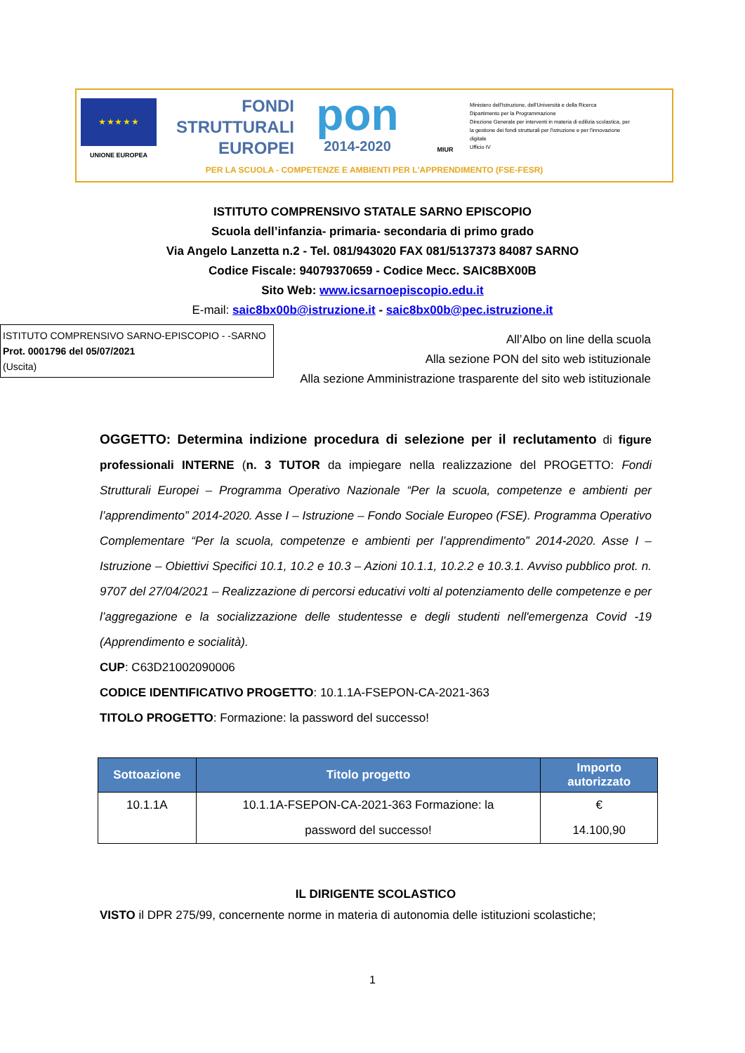★ ★ ★ ★ ★
UNIONE EUROPEA
FONDI
STRUTTURALI
EUROPEI
pon
2014-2020
MIUR
Ministero dell'Istruzione, dell'Università e della Ricerca
Dipartimento per la Programmazione
Direzione Generale per interventi in materia di edilizia scolastica, per la gestione dei fondi strutturali per l'istruzione e per l'innovazione digitale
Ufficio IV
PER LA SCUOLA - COMPETENZE E AMBIENTI PER L'APPRENDIMENTO (FSE-FESR)
ISTITUTO COMPRENSIVO STATALE SARNO EPISCOPIO
Scuola dell’infanzia- primaria- secondaria di primo grado
Via Angelo Lanzetta n.2 - Tel. 081/943020 FAX 081/5137373 84087 SARNO
Codice Fiscale: 94079370659 - Codice Mecc. SAIC8BX00B
Sito Web: www.icsarnoepiscopio.edu.it
E-mail: saic8bx00b@istruzione.it - saic8bx00b@pec.istruzione.it
ISTITUTO COMPRENSIVO SARNO-EPISCOPIO - -SARNO
Prot. 0001796 del 05/07/2021
(Uscita)
All’Albo on line della scuola
Alla sezione PON del sito web istituzionale
Alla sezione Amministrazione trasparente del sito web istituzionale
OGGETTO: Determina indizione procedura di selezione per il reclutamento di figure professionali INTERNE (n. 3 TUTOR da impiegare nella realizzazione del PROGETTO: Fondi Strutturali Europei – Programma Operativo Nazionale “Per la scuola, competenze e ambienti per l’apprendimento” 2014-2020. Asse I – Istruzione – Fondo Sociale Europeo (FSE). Programma Operativo Complementare “Per la scuola, competenze e ambienti per l’apprendimento” 2014-2020. Asse I – Istruzione – Obiettivi Specifici 10.1, 10.2 e 10.3 – Azioni 10.1.1, 10.2.2 e 10.3.1. Avviso pubblico prot. n. 9707 del 27/04/2021 – Realizzazione di percorsi educativi volti al potenziamento delle competenze e per l’aggregazione e la socializzazione delle studentesse e degli studenti nell'emergenza Covid -19 (Apprendimento e socialità).
CUP: C63D21002090006
CODICE IDENTIFICATIVO PROGETTO: 10.1.1A-FSEPON-CA-2021-363
TITOLO PROGETTO: Formazione: la password del successo!
| Sottoazione | Titolo progetto | Importo autorizzato |
| --- | --- | --- |
| 10.1.1A | 10.1.1A-FSEPON-CA-2021-363 Formazione: la password del successo! | € 14.100,90 |
IL DIRIGENTE SCOLASTICO
VISTO il DPR 275/99, concernente norme in materia di autonomia delle istituzioni scolastiche;
1